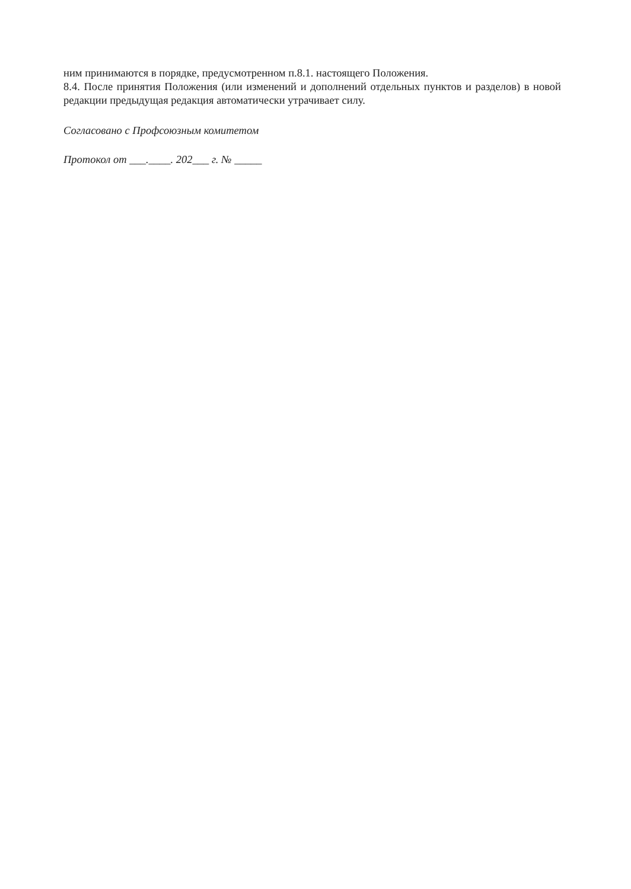ним принимаются в порядке, предусмотренном п.8.1. настоящего Положения.
8.4. После принятия Положения (или изменений и дополнений отдельных пунктов и разделов) в новой редакции предыдущая редакция автоматически утрачивает силу.
Согласовано с Профсоюзным комитетом
Протокол от ___.____. 202___ г. № _____